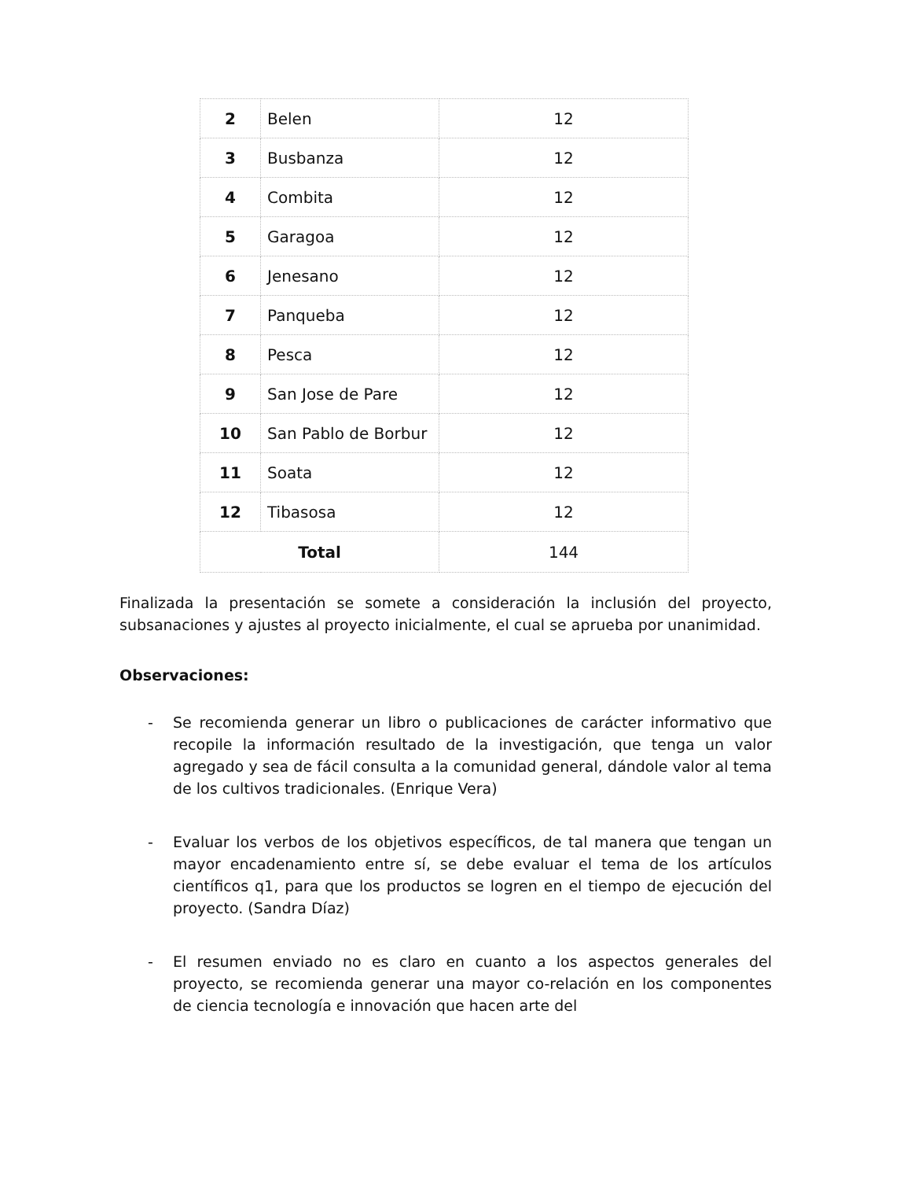| 2 | Belen | 12 |
| 3 | Busbanza | 12 |
| 4 | Combita | 12 |
| 5 | Garagoa | 12 |
| 6 | Jenesano | 12 |
| 7 | Panqueba | 12 |
| 8 | Pesca | 12 |
| 9 | San Jose de Pare | 12 |
| 10 | San Pablo de Borbur | 12 |
| 11 | Soata | 12 |
| 12 | Tibasosa | 12 |
| Total | | 144 |
Finalizada la presentación se somete a consideración la inclusión del proyecto, subsanaciones y ajustes al proyecto inicialmente, el cual se aprueba por unanimidad.
Observaciones:
- Se recomienda generar un libro o publicaciones de carácter informativo que recopile la información resultado de la investigación, que tenga un valor agregado y sea de fácil consulta a la comunidad general, dándole valor al tema de los cultivos tradicionales. (Enrique Vera)
- Evaluar los verbos de los objetivos específicos, de tal manera que tengan un mayor encadenamiento entre sí, se debe evaluar el tema de los artículos científicos q1, para que los productos se logren en el tiempo de ejecución del proyecto. (Sandra Díaz)
- El resumen enviado no es claro en cuanto a los aspectos generales del proyecto, se recomienda generar una mayor co-relación en los componentes de ciencia tecnología e innovación que hacen arte del